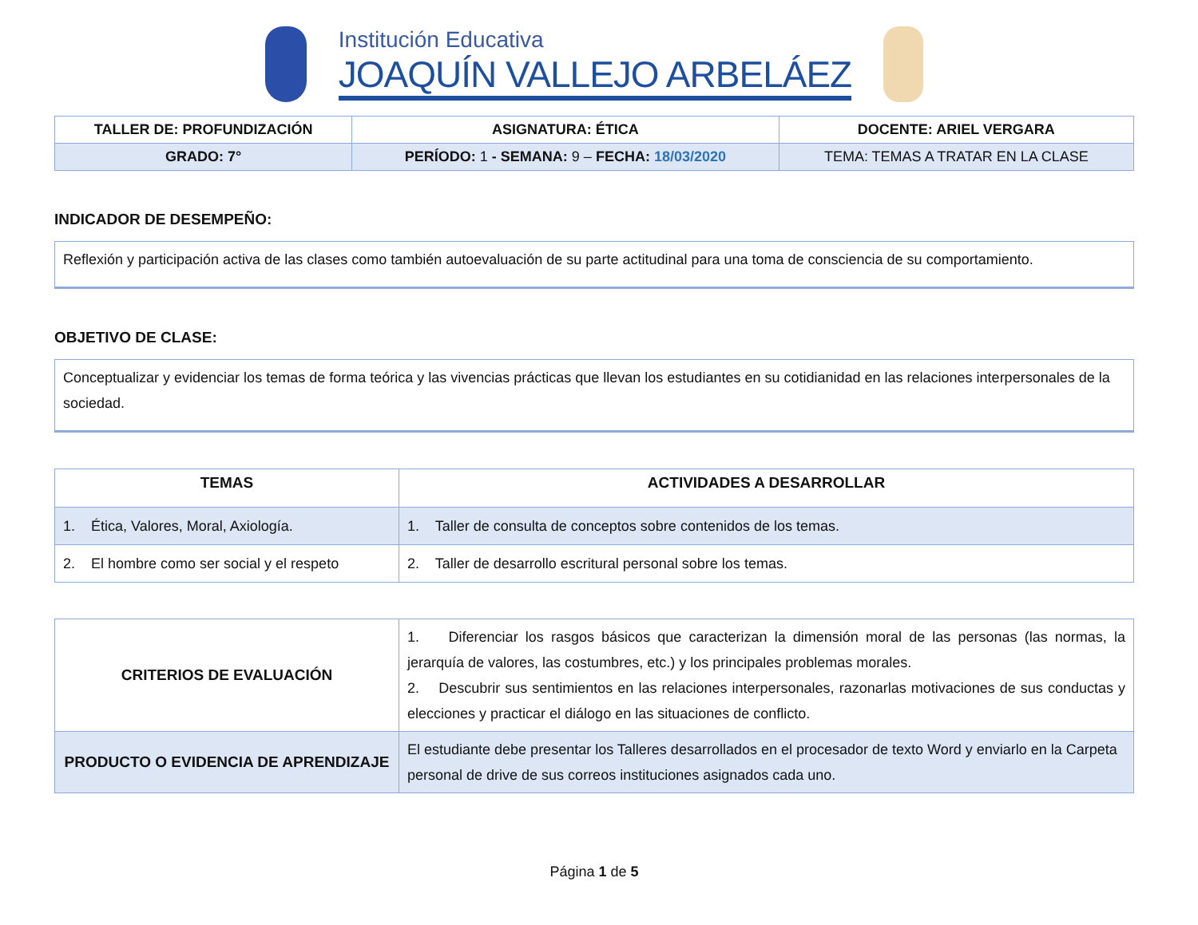Institución Educativa
JOAQUÍN VALLEJO ARBELÁEZ
| TALLER DE: PROFUNDIZACIÓN | ASIGNATURA: ÉTICA | DOCENTE: ARIEL VERGARA |
| GRADO: 7° | PERÍODO: 1 - SEMANA: 9 – FECHA: 18/03/2020 | TEMA: TEMAS A TRATAR EN LA CLASE |
INDICADOR DE DESEMPEÑO:
Reflexión y participación activa de las clases como también autoevaluación de su parte actitudinal para una toma de consciencia de su comportamiento.
OBJETIVO DE CLASE:
Conceptualizar y evidenciar los temas de forma teórica y las vivencias prácticas que llevan los estudiantes en su cotidianidad en las relaciones interpersonales de la sociedad.
| TEMAS | ACTIVIDADES A DESARROLLAR |
| --- | --- |
| 1. Ética, Valores, Moral, Axiología. | 1. Taller de consulta de conceptos sobre contenidos de los temas. |
| 2. El hombre como ser social y el respeto | 2. Taller de desarrollo escritural personal sobre los temas. |
| CRITERIOS DE EVALUACIÓN | 1. Diferenciar los rasgos básicos que caracterizan la dimensión moral de las personas (las normas, la jerarquía de valores, las costumbres, etc.) y los principales problemas morales. 2. Descubrir sus sentimientos en las relaciones interpersonales, razonarlas motivaciones de sus conductas y elecciones y practicar el diálogo en las situaciones de conflicto. |
| PRODUCTO O EVIDENCIA DE APRENDIZAJE | El estudiante debe presentar los Talleres desarrollados en el procesador de texto Word y enviarlo en la Carpeta personal de drive de sus correos instituciones asignados cada uno. |
Página 1 de 5